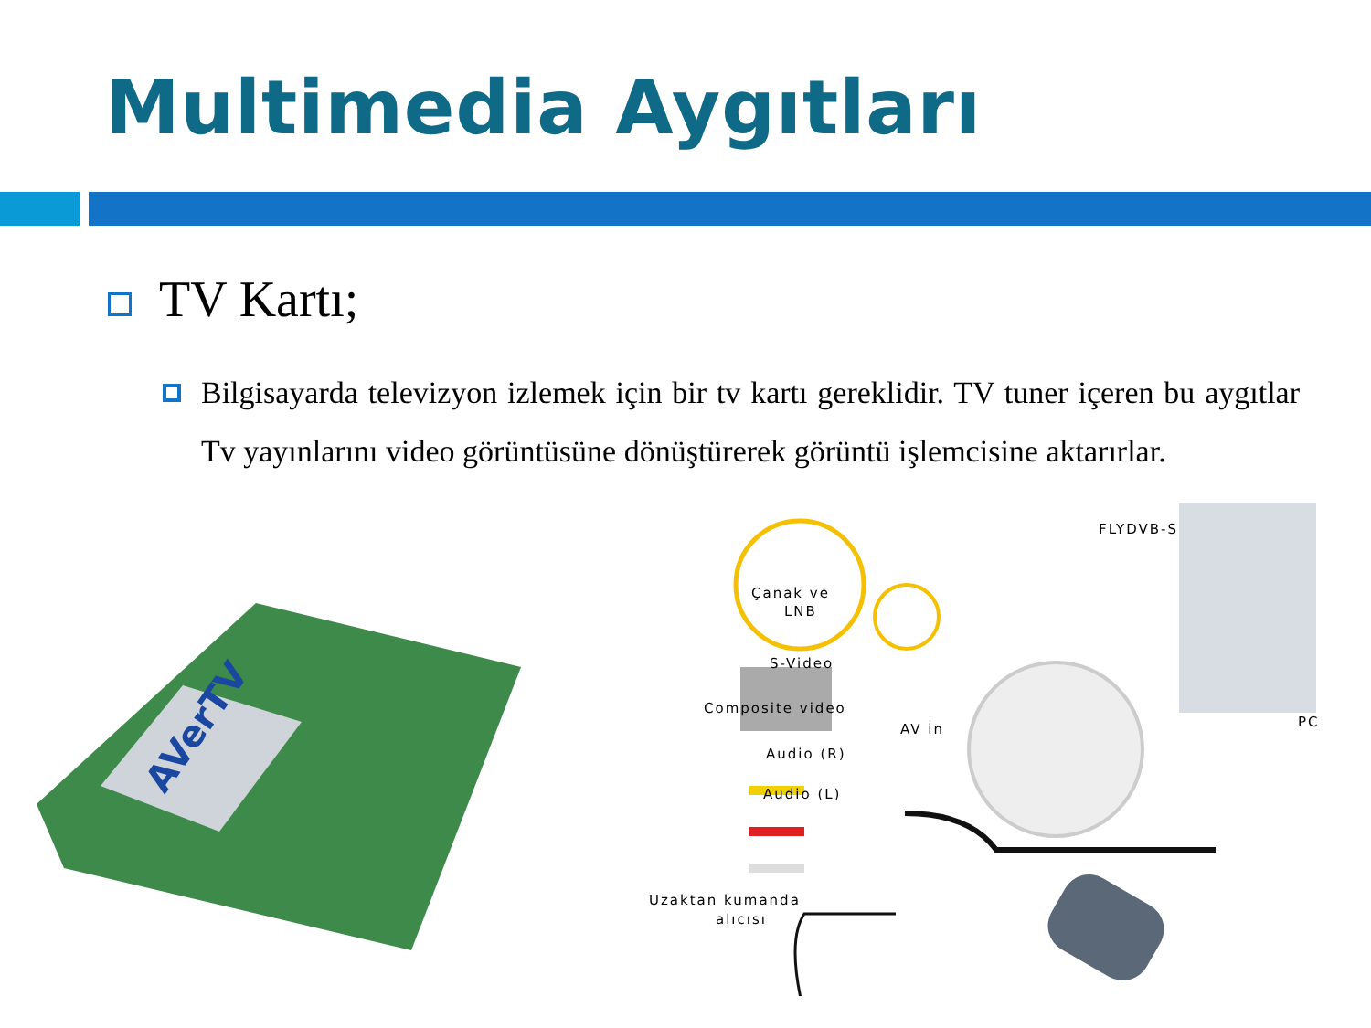Multimedia Aygıtları
TV Kartı;
Bilgisayarda televizyon izlemek için bir tv kartı gereklidir. TV tuner içeren bu aygıtlar Tv yayınlarını video görüntüsüne dönüştürerek görüntü işlemcisine aktarırlar.
AVerTV
FLYDVB-S
Çanak ve
LNB
S-Video
Composite video
AV in
Audio (R)
Audio (L)
PC
Uzaktan kumanda
alıcısı